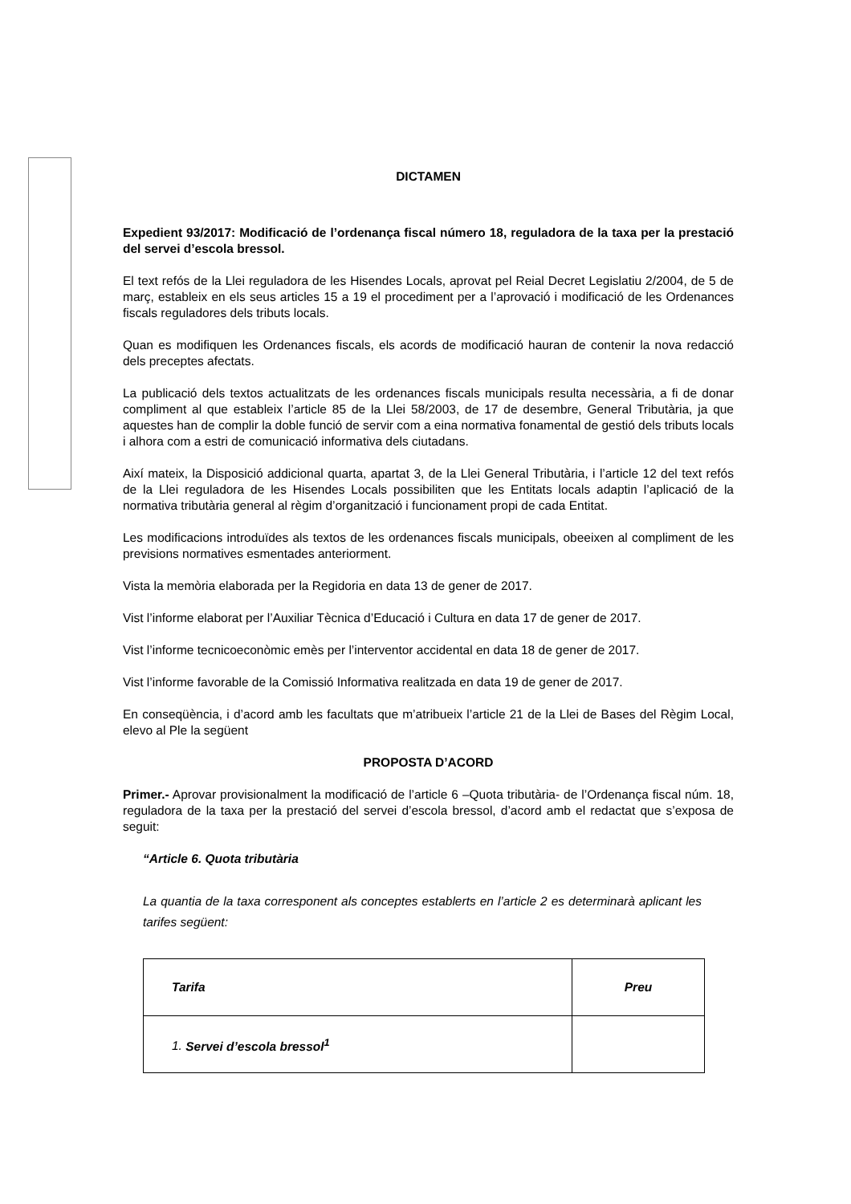DICTAMEN
Expedient 93/2017: Modificació de l’ordenança fiscal número 18, reguladora de la taxa per la prestació del servei d’escola bressol.
El text refós de la Llei reguladora de les Hisendes Locals, aprovat pel Reial Decret Legislatiu 2/2004, de 5 de març, estableix en els seus articles 15 a 19 el procediment per a l’aprovació i modificació de les Ordenances fiscals reguladores dels tributs locals.
Quan es modifiquen les Ordenances fiscals, els acords de modificació hauran de contenir la nova redacció dels preceptes afectats.
La publicació dels textos actualitzats de les ordenances fiscals municipals resulta necessària, a fi de donar compliment al que estableix l’article 85 de la Llei 58/2003, de 17 de desembre, General Tributària, ja que aquestes han de complir la doble funció de servir com a eina normativa fonamental de gestió dels tributs locals i alhora com a estri de comunicació informativa dels ciutadans.
Així mateix, la Disposició addicional quarta, apartat 3, de la Llei General Tributària, i l’article 12 del text refós de la Llei reguladora de les Hisendes Locals possibiliten que les Entitats locals adaptin l’aplicació de la normativa tributària general al règim d’organització i funcionament propi de cada Entitat.
Les modificacions introduïdes als textos de les ordenances fiscals municipals, obeeixen al compliment de les previsions normatives esmentades anteriorment.
Vista la memòria elaborada per la Regidoria en data 13 de gener de 2017.
Vist l’informe elaborat per l’Auxiliar Tècnica d’Educació i Cultura en data 17 de gener de 2017.
Vist l’informe tecnicoeconòmic emès per l’interventor accidental en data 18 de gener de 2017.
Vist l’informe favorable de la Comissió Informativa realitzada en data 19 de gener de 2017.
En conseqüència, i d’acord amb les facultats que m’atribueix l’article 21 de la Llei de Bases del Règim Local, elevo al Ple la següent
PROPOSTA D’ACORD
Primer.- Aprovar provisionalment la modificació de l’article 6 –Quota tributària- de l’Ordenança fiscal núm. 18, reguladora de la taxa per la prestació del servei d’escola bressol, d’acord amb el redactat que s’exposa de seguit:
“Article 6. Quota tributària
La quantia de la taxa corresponent als conceptes establerts en l’article 2 es determinarà aplicant les tarifes següent:
| Tarifa | Preu |
| 1. Servei d’escola bressol<sup>1</sup> | |